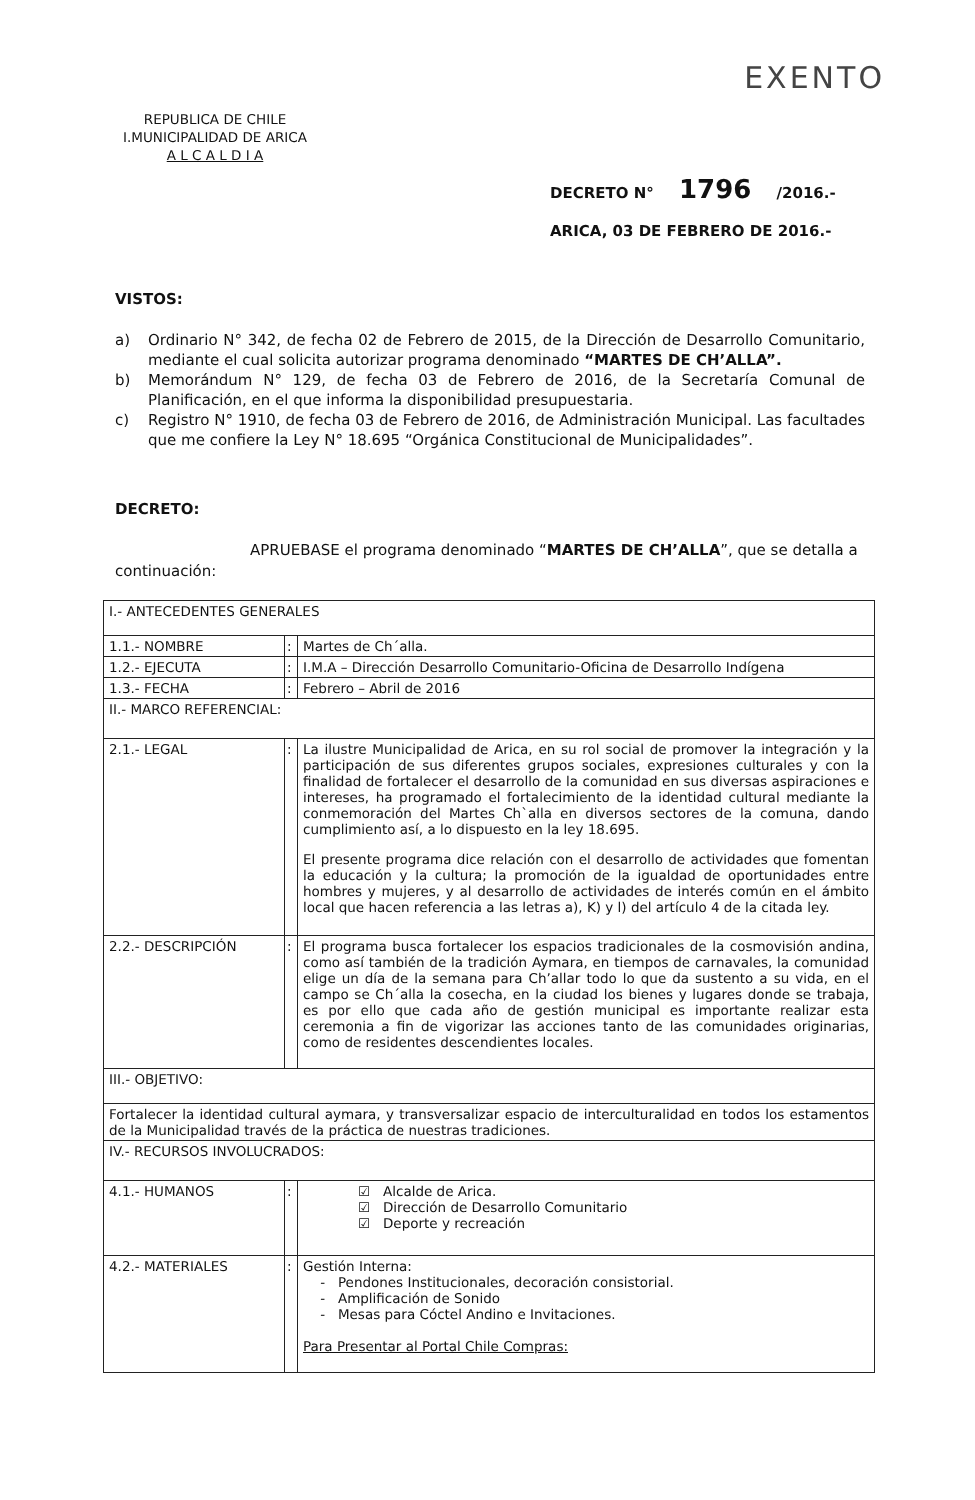REPUBLICA DE CHILE
I.MUNICIPALIDAD DE ARICA
A L C A L D I A
EXENTO
DECRETO N° 1796 /2016.-
ARICA, 03 DE FEBRERO DE 2016.-
VISTOS:
a) Ordinario N° 342, de fecha 02 de Febrero de 2015, de la Dirección de Desarrollo Comunitario, mediante el cual solicita autorizar programa denominado “MARTES DE CH’ALLA”.
b) Memorándum N° 129, de fecha 03 de Febrero de 2016, de la Secretaría Comunal de Planificación, en el que informa la disponibilidad presupuestaria.
c) Registro N° 1910, de fecha 03 de Febrero de 2016, de Administración Municipal. Las facultades que me confiere la Ley N° 18.695 “Orgánica Constitucional de Municipalidades”.
DECRETO:
APRUEBASE el programa denominado “MARTES DE CH’ALLA”, que se detalla a continuación:
| I.- ANTECEDENTES GENERALES | | |
| 1.1.- NOMBRE | : | Martes de Ch´alla. |
| 1.2.- EJECUTA | : | I.M.A – Dirección Desarrollo Comunitario-Oficina de Desarrollo Indígena |
| 1.3.- FECHA | : | Febrero – Abril de 2016 |
| II.- MARCO REFERENCIAL: | | |
| 2.1.- LEGAL | : | La ilustre Municipalidad de Arica, en su rol social de promover la integración y la participación de sus diferentes grupos sociales, expresiones culturales y con la finalidad de fortalecer el desarrollo de la comunidad en sus diversas aspiraciones e intereses, ha programado el fortalecimiento de la identidad cultural mediante la conmemoración del Martes Ch`alla en diversos sectores de la comuna, dando cumplimiento así, a lo dispuesto en la ley 18.695. El presente programa dice relación con el desarrollo de actividades que fomentan la educación y la cultura; la promoción de la igualdad de oportunidades entre hombres y mujeres, y al desarrollo de actividades de interés común en el ámbito local que hacen referencia a las letras a), K) y l) del artículo 4 de la citada ley. |
| 2.2.- DESCRIPCIÓN | : | El programa busca fortalecer los espacios tradicionales de la cosmovisión andina, como así también de la tradición Aymara, en tiempos de carnavales, la comunidad elige un día de la semana para Ch’allar todo lo que da sustento a su vida, en el campo se Ch´alla la cosecha, en la ciudad los bienes y lugares donde se trabaja, es por ello que cada año de gestión municipal es importante realizar esta ceremonia a fin de vigorizar las acciones tanto de las comunidades originarias, como de residentes descendientes locales. |
| III.- OBJETIVO: | | |
| Fortalecer la identidad cultural aymara, y transversalizar espacio de interculturalidad en todos los estamentos de la Municipalidad través de la práctica de nuestras tradiciones. | | |
| IV.- RECURSOS INVOLUCRADOS: | | |
| 4.1.- HUMANOS | : | ☑ Alcalde de Arica. ☑ Dirección de Desarrollo Comunitario ☑ Deporte y recreación |
| 4.2.- MATERIALES | : | Gestión Interna: - Pendones Institucionales, decoración consistorial. - Amplificación de Sonido - Mesas para Cóctel Andino e Invitaciones. Para Presentar al Portal Chile Compras: |